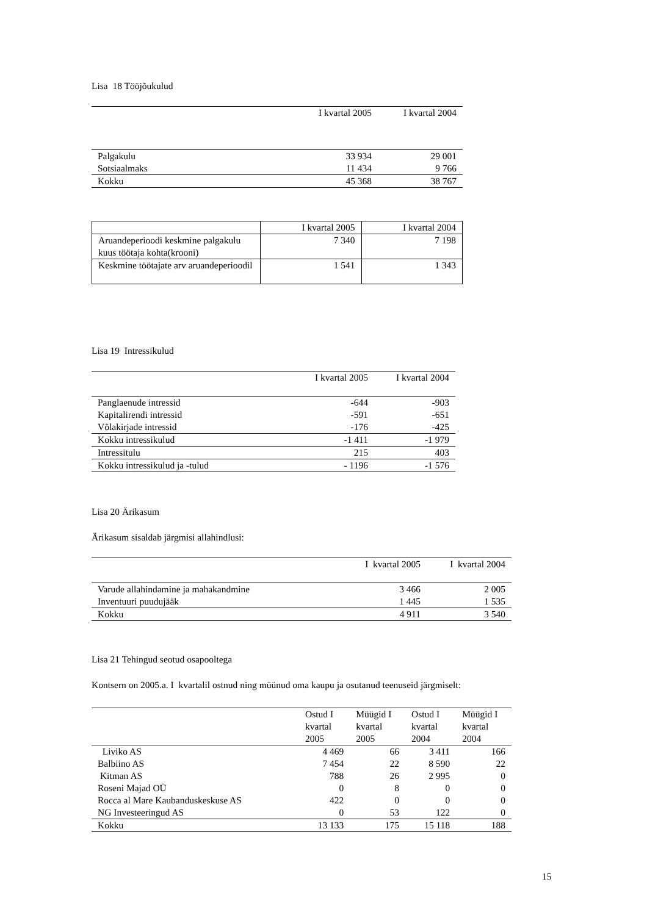Lisa 18 Tööjõukulud
| | I kvartal 2005 | I kvartal 2004 |
| --- | --- | --- |
| Palgakulu | 33 934 | 29 001 |
| Sotsiaalmaks | 11 434 | 9 766 |
| Kokku | 45 368 | 38 767 |
| | I kvartal 2005 | I kvartal 2004 |
| --- | --- | --- |
| Aruandeperioodi keskmine palgakulu kuus töötaja kohta(krooni) | 7 340 | 7 198 |
| Keskmine töötajate arv aruandeperioodil | 1 541 | 1 343 |
Lisa 19 Intressikulud
| | I kvartal 2005 | I kvartal 2004 |
| --- | --- | --- |
| Panglaenude intressid | -644 | -903 |
| Kapitalirendi intressid | -591 | -651 |
| Võlakirjade intressid | -176 | -425 |
| Kokku intressikulud | -1 411 | -1 979 |
| Intressitulu | 215 | 403 |
| Kokku intressikulud ja -tulud | - 1196 | -1 576 |
Lisa 20 Ärikasum
Ärikasum sisaldab järgmisi allahindlusi:
| | I kvartal 2005 | I kvartal 2004 |
| --- | --- | --- |
| Varude allahindamine ja mahakandmine | 3 466 | 2 005 |
| Inventuuri puudujääk | 1 445 | 1 535 |
| Kokku | 4 911 | 3 540 |
Lisa 21 Tehingud seotud osapooltega
Kontsern on 2005.a. I kvartalil ostnud ning müünud oma kaupu ja osutanud teenuseid järgmiselt:
| | Ostud I kvartal 2005 | Müügid I kvartal 2005 | Ostud I kvartal 2004 | Müügid I kvartal 2004 |
| --- | --- | --- | --- | --- |
| Liviko AS | 4 469 | 66 | 3 411 | 166 |
| Balbiino AS | 7 454 | 22 | 8 590 | 22 |
| Kitman AS | 788 | 26 | 2 995 | 0 |
| Roseni Majad OÜ | 0 | 8 | 0 | 0 |
| Rocca al Mare Kaubanduskeskuse AS | 422 | 0 | 0 | 0 |
| NG Investeeringud AS | 0 | 53 | 122 | 0 |
| Kokku | 13 133 | 175 | 15 118 | 188 |
15